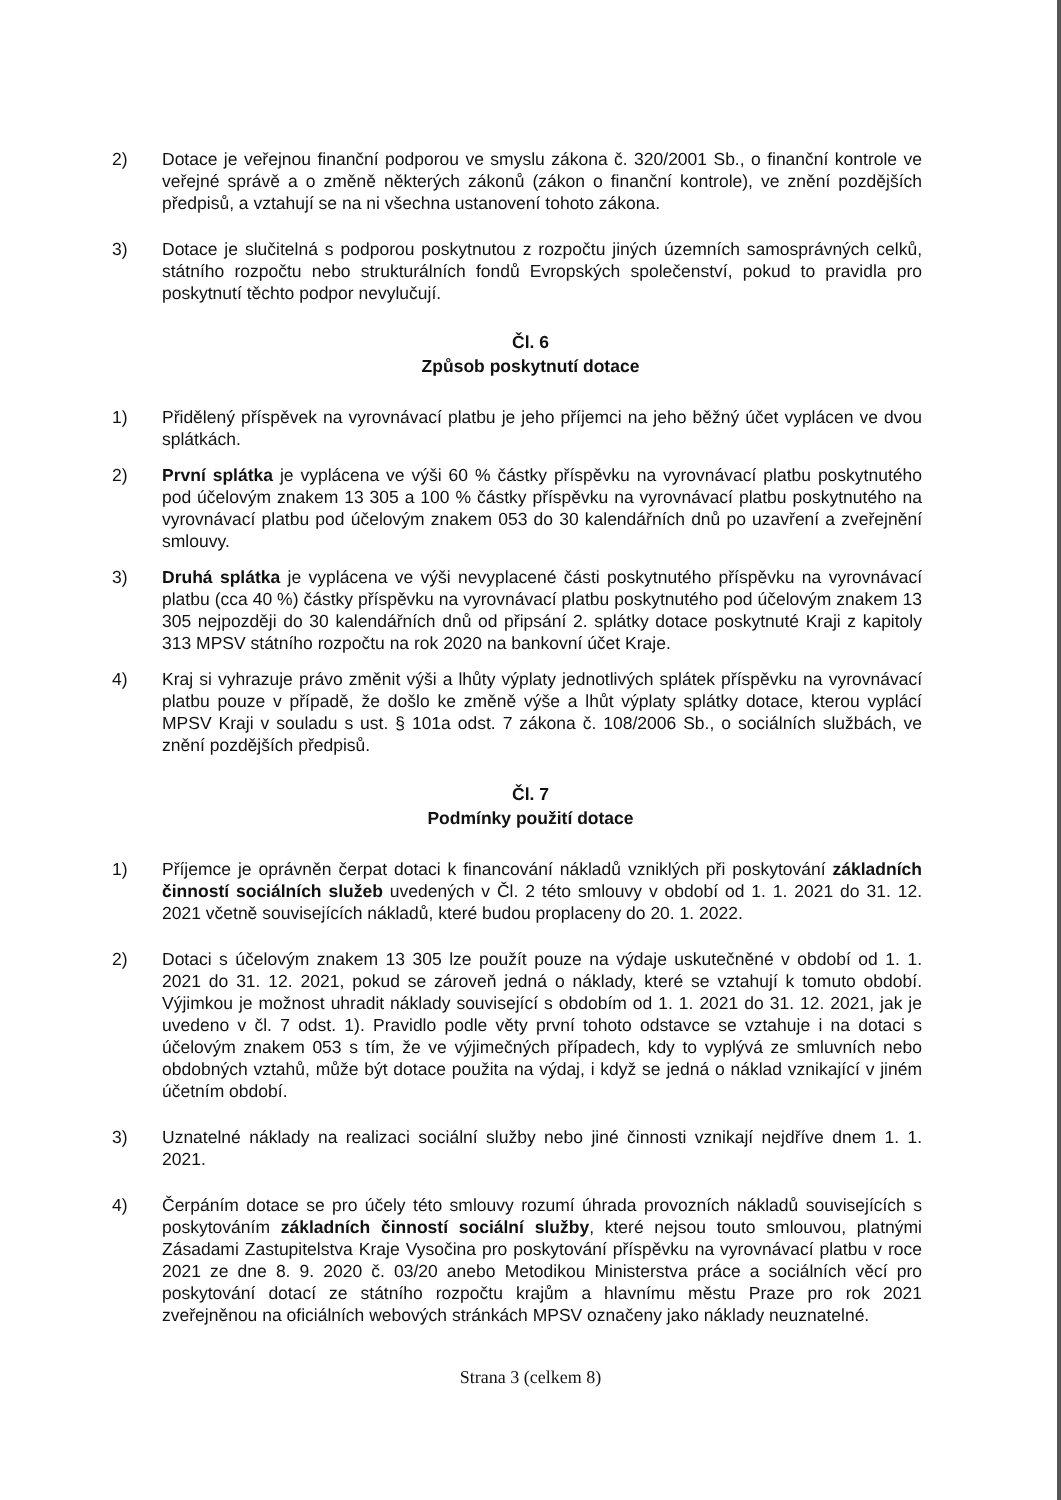2) Dotace je veřejnou finanční podporou ve smyslu zákona č. 320/2001 Sb., o finanční kontrole ve veřejné správě a o změně některých zákonů (zákon o finanční kontrole), ve znění pozdějších předpisů, a vztahují se na ni všechna ustanovení tohoto zákona.
3) Dotace je slučitelná s podporou poskytnutou z rozpočtu jiných územních samosprávných celků, státního rozpočtu nebo strukturálních fondů Evropských společenství, pokud to pravidla pro poskytnutí těchto podpor nevylučují.
Čl. 6
Způsob poskytnutí dotace
1) Přidělený příspěvek na vyrovnávací platbu je jeho příjemci na jeho běžný účet vyplácen ve dvou splátkách.
2) První splátka je vyplácena ve výši 60 % částky příspěvku na vyrovnávací platbu poskytnutého pod účelovým znakem 13 305 a 100 % částky příspěvku na vyrovnávací platbu poskytnutého na vyrovnávací platbu pod účelovým znakem 053 do 30 kalendářních dnů po uzavření a zveřejnění smlouvy.
3) Druhá splátka je vyplácena ve výši nevyplacené části poskytnutého příspěvku na vyrovnávací platbu (cca 40 %) částky příspěvku na vyrovnávací platbu poskytnutého pod účelovým znakem 13 305 nejpozději do 30 kalendářních dnů od připsání 2. splátky dotace poskytnuté Kraji z kapitoly 313 MPSV státního rozpočtu na rok 2020 na bankovní účet Kraje.
4) Kraj si vyhrazuje právo změnit výši a lhůty výplaty jednotlivých splátek příspěvku na vyrovnávací platbu pouze v případě, že došlo ke změně výše a lhůt výplaty splátky dotace, kterou vyplácí MPSV Kraji v souladu s ust. § 101a odst. 7 zákona č. 108/2006 Sb., o sociálních službách, ve znění pozdějších předpisů.
Čl. 7
Podmínky použití dotace
1) Příjemce je oprávněn čerpat dotaci k financování nákladů vzniklých při poskytování základních činností sociálních služeb uvedených v Čl. 2 této smlouvy v období od 1. 1. 2021 do 31. 12. 2021 včetně souvisejících nákladů, které budou proplaceny do 20. 1. 2022.
2) Dotaci s účelovým znakem 13 305 lze použít pouze na výdaje uskutečněné v období od 1. 1. 2021 do 31. 12. 2021, pokud se zároveň jedná o náklady, které se vztahují k tomuto období. Výjimkou je možnost uhradit náklady související s obdobím od 1. 1. 2021 do 31. 12. 2021, jak je uvedeno v čl. 7 odst. 1). Pravidlo podle věty první tohoto odstavce se vztahuje i na dotaci s účelovým znakem 053 s tím, že ve výjimečných případech, kdy to vyplývá ze smluvních nebo obdobných vztahů, může být dotace použita na výdaj, i když se jedná o náklad vznikající v jiném účetním období.
3) Uznatelné náklady na realizaci sociální služby nebo jiné činnosti vznikají nejdříve dnem 1. 1. 2021.
4) Čerpáním dotace se pro účely této smlouvy rozumí úhrada provozních nákladů souvisejících s poskytováním základních činností sociální služby, které nejsou touto smlouvou, platnými Zásadami Zastupitelstva Kraje Vysočina pro poskytování příspěvku na vyrovnávací platbu v roce 2021 ze dne 8. 9. 2020 č. 03/20 anebo Metodikou Ministerstva práce a sociálních věcí pro poskytování dotací ze státního rozpočtu krajům a hlavnímu městu Praze pro rok 2021 zveřejněnou na oficiálních webových stránkách MPSV označeny jako náklady neuznatelné.
Strana 3 (celkem 8)